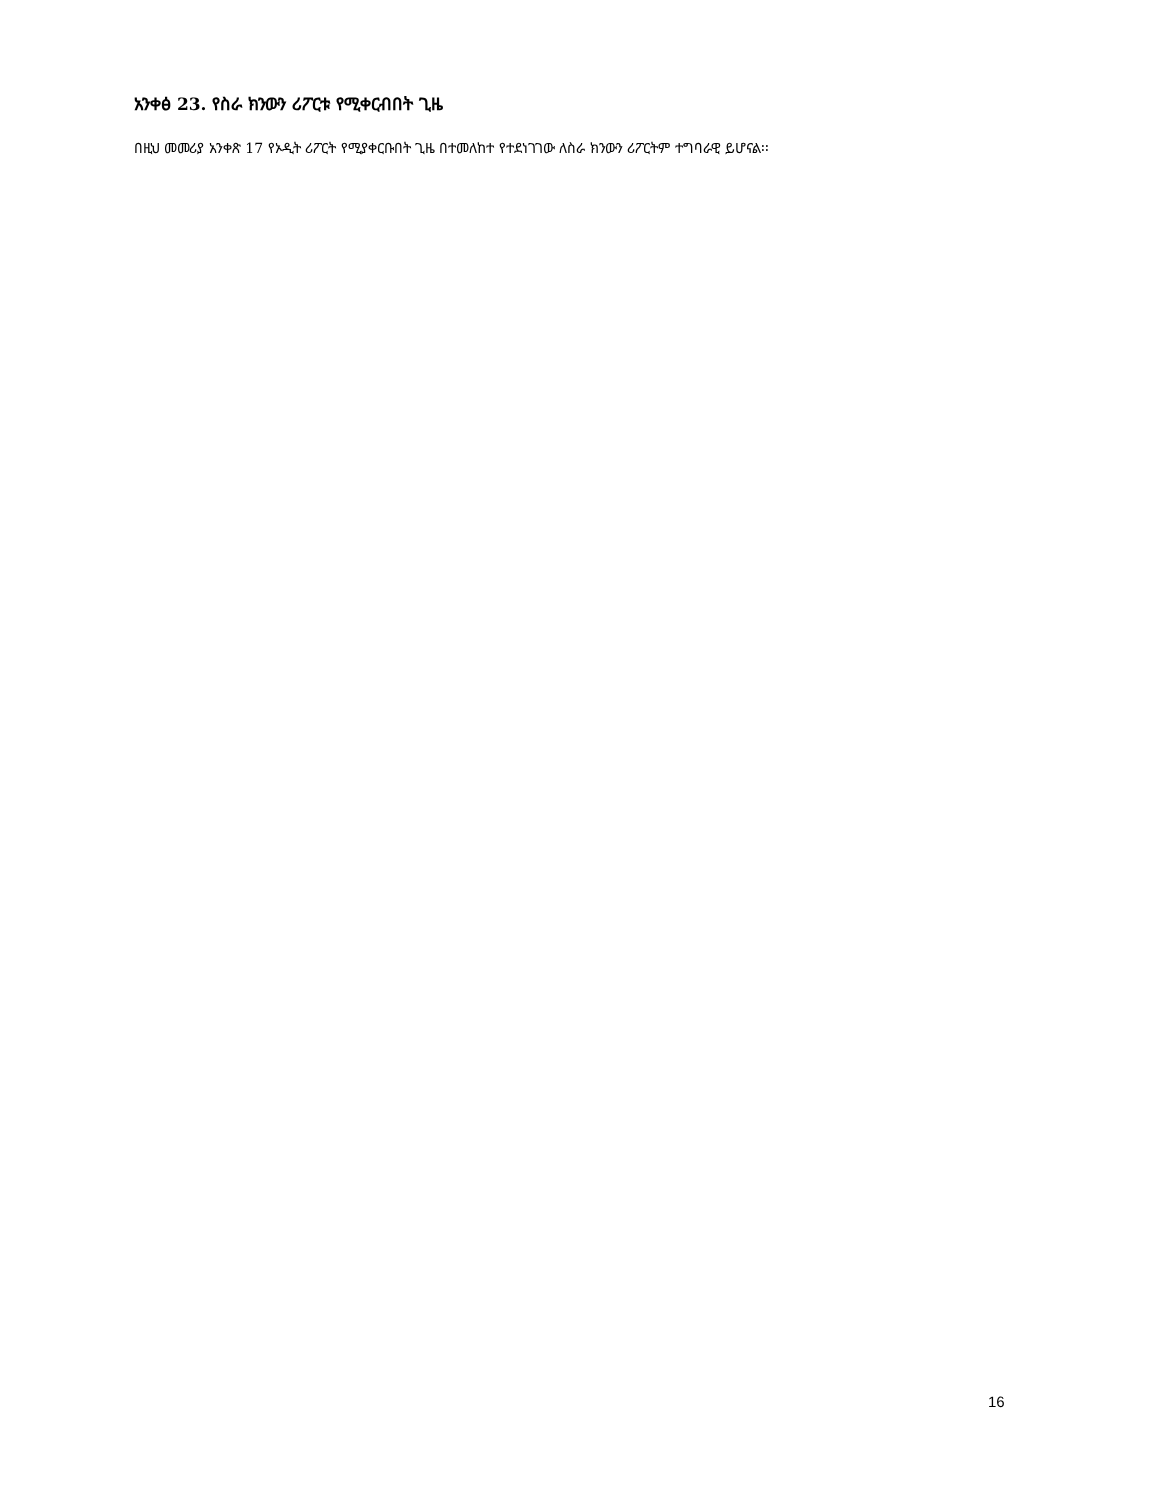አንቀፅ 23. የስራ ክንውን ሪፖርቱ የሚቀርብበት ጊዜ
በዚህ መመሪያ አንቀጽ 17 የኦዲት ሪፖርት የሚያቀርቡበት ጊዜ በተመለከተ የተደነገገው ለስራ ክንውን ሪፖርትም ተግባራዊ ይሆናል፡፡
16